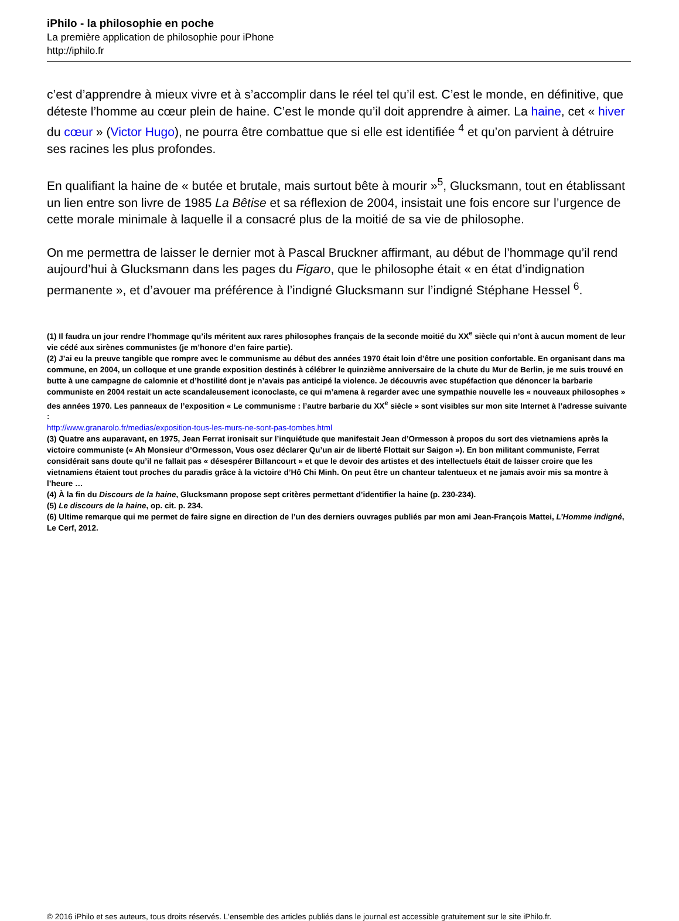iPhilo - la philosophie en poche
La première application de philosophie pour iPhone
http://iphilo.fr
c’est d’apprendre à mieux vivre et à s’accomplir dans le réel tel qu’il est. C’est le monde, en définitive, que déteste l’homme au cœur plein de haine. C’est le monde qu’il doit apprendre à aimer. La haine, cet « hiver du cœur » (Victor Hugo), ne pourra être combattue que si elle est identifiée <sup>4</sup> et qu’on parvient à détruire ses racines les plus profondes.
En qualifiant la haine de « butée et brutale, mais surtout bête à mourir »<sup>5</sup>, Glucksmann, tout en établissant un lien entre son livre de 1985 La Bêtise et sa réflexion de 2004, insistait une fois encore sur l’urgence de cette morale minimale à laquelle il a consacré plus de la moitié de sa vie de philosophe.
On me permettra de laisser le dernier mot à Pascal Bruckner affirmant, au début de l’hommage qu’il rend aujourd’hui à Glucksmann dans les pages du Figaro, que le philosophe était « en état d’indignation permanente », et d’avouer ma préférence à l’indigné Glucksmann sur l’indigné Stéphane Hessel <sup>6</sup>.
(1) Il faudra un jour rendre l’hommage qu’ils méritent aux rares philosophes français de la seconde moitié du XX<sup>e</sup> siècle qui n’ont à aucun moment de leur vie cédé aux sirènes communistes (je m’honore d’en faire partie).
(2) J’ai eu la preuve tangible que rompre avec le communisme au début des années 1970 était loin d’être une position confortable. En organisant dans ma commune, en 2004, un colloque et une grande exposition destinés à célébrer le quinzième anniversaire de la chute du Mur de Berlin, je me suis trouvé en butte à une campagne de calomnie et d’hostilité dont je n’avais pas anticipé la violence. Je découvris avec stupéfaction que dénoncer la barbarie communiste en 2004 restait un acte scandaleusement iconoclaste, ce qui m’amena à regarder avec une sympathie nouvelle les « nouveaux philosophes » des années 1970. Les panneaux de l’exposition « Le communisme : l’autre barbarie du XX<sup>e</sup> siècle » sont visibles sur mon site Internet à l’adresse suivante :
http://www.granarolo.fr/medias/exposition-tous-les-murs-ne-sont-pas-tombes.html
(3) Quatre ans auparavant, en 1975, Jean Ferrat ironisait sur l’inquiétude que manifestait Jean d’Ormesson à propos du sort des vietnamiens après la victoire communiste (« Ah Monsieur d’Ormesson, Vous osez déclarer Qu’un air de liberté Flottait sur Saigon »). En bon militant communiste, Ferrat considérait sans doute qu’il ne fallait pas « désespérer Billancourt » et que le devoir des artistes et des intellectuels était de laisser croire que les vietnamiens étaient tout proches du paradis grâce à la victoire d’Hô Chi Minh. On peut être un chanteur talentueux et ne jamais avoir mis sa montre à l’heure …
(4) À la fin du Discours de la haine, Glucksmann propose sept critères permettant d’identifier la haine (p. 230-234).
(5) Le discours de la haine, op. cit. p. 234.
(6) Ultime remarque qui me permet de faire signe en direction de l’un des derniers ouvrages publiés par mon ami Jean-François Mattei, L’Homme indigné, Le Cerf, 2012.
© 2016 iPhilo et ses auteurs, tous droits réservés. L'ensemble des articles publiés dans le journal est accessible gratuitement sur le site iPhilo.fr.